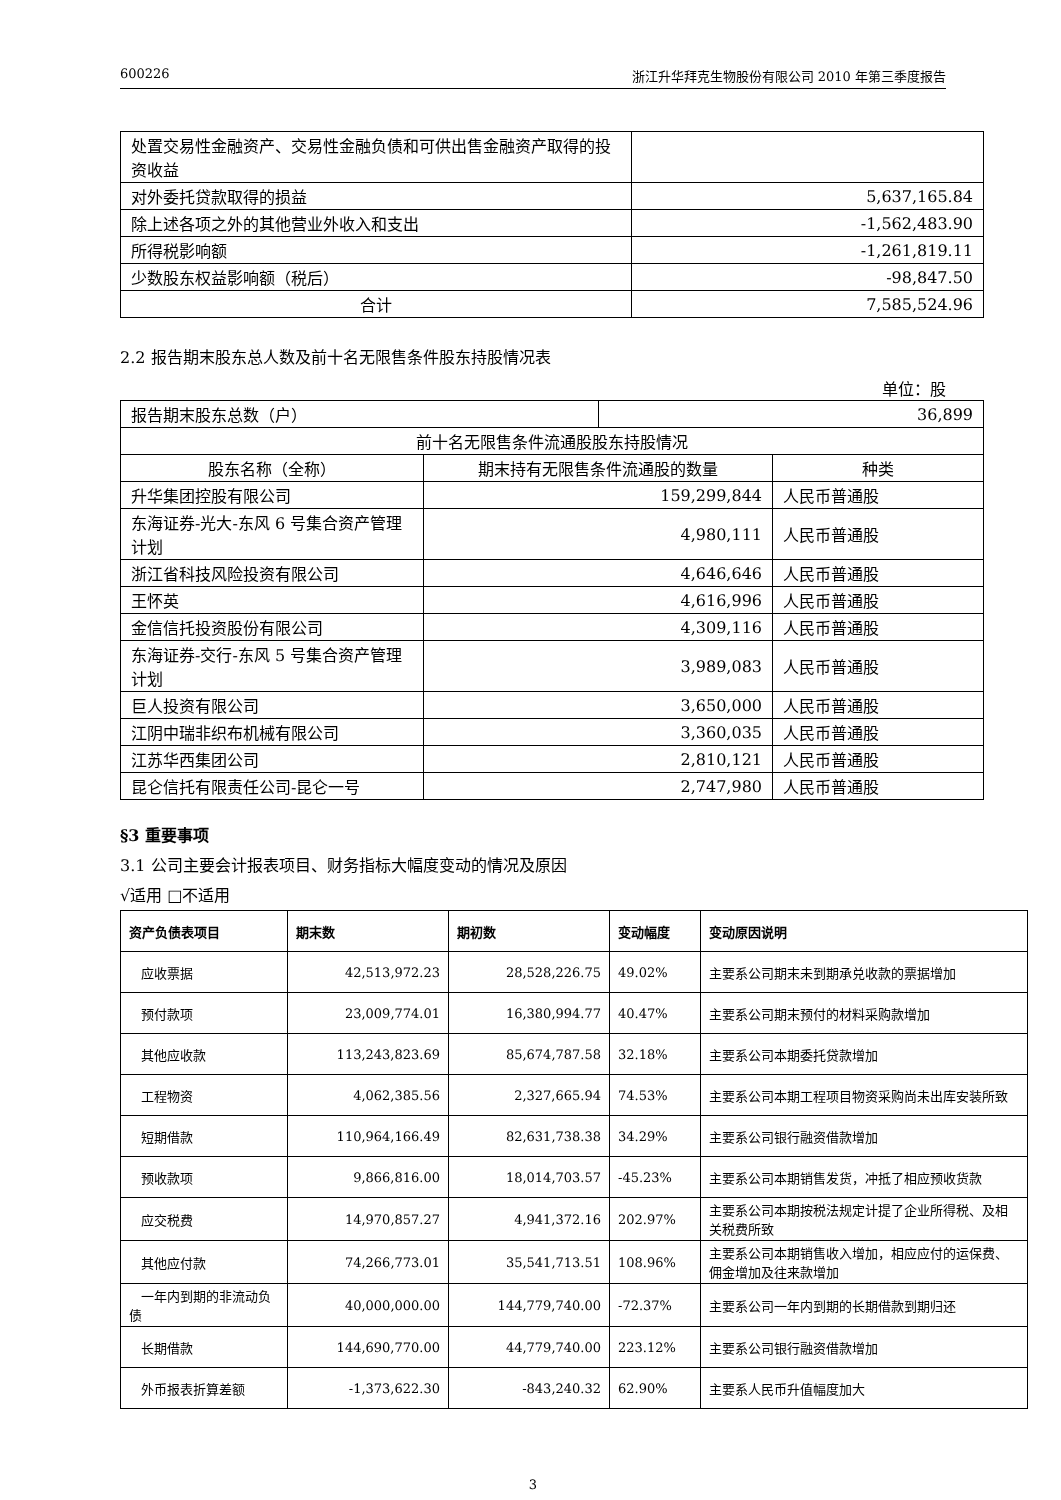600226 浙江升华拜克生物股份有限公司 2010 年第三季度报告
| 处置交易性金融资产、交易性金融负债和可供出售金融资产取得的投资收益 | |
| 对外委托贷款取得的损益 | 5,637,165.84 |
| 除上述各项之外的其他营业外收入和支出 | -1,562,483.90 |
| 所得税影响额 | -1,261,819.11 |
| 少数股东权益影响额（税后） | -98,847.50 |
| 合计 | 7,585,524.96 |
2.2 报告期末股东总人数及前十名无限售条件股东持股情况表
单位：股
| 报告期末股东总数（户） | | 36,899 | |
| 前十名无限售条件流通股股东持股情况 | | | |
| 股东名称（全称） | 期末持有无限售条件流通股的数量 | | 种类 |
| 升华集团控股有限公司 | 159,299,844 | | 人民币普通股 |
| 东海证券-光大-东风 6 号集合资产管理计划 | 4,980,111 | | 人民币普通股 |
| 浙江省科技风险投资有限公司 | 4,646,646 | | 人民币普通股 |
| 王怀英 | 4,616,996 | | 人民币普通股 |
| 金信信托投资股份有限公司 | 4,309,116 | | 人民币普通股 |
| 东海证券-交行-东风 5 号集合资产管理计划 | 3,989,083 | | 人民币普通股 |
| 巨人投资有限公司 | 3,650,000 | | 人民币普通股 |
| 江阴中瑞非织布机械有限公司 | 3,360,035 | | 人民币普通股 |
| 江苏华西集团公司 | 2,810,121 | | 人民币普通股 |
| 昆仑信托有限责任公司-昆仑一号 | 2,747,980 | | 人民币普通股 |
§3 重要事项
3.1 公司主要会计报表项目、财务指标大幅度变动的情况及原因
√适用 □不适用
| 资产负债表项目 | 期末数 | 期初数 | 变动幅度 | 变动原因说明 |
| --- | --- | --- | --- | --- |
| 应收票据 | 42,513,972.23 | 28,528,226.75 | 49.02% | 主要系公司期末未到期承兑收款的票据增加 |
| 预付款项 | 23,009,774.01 | 16,380,994.77 | 40.47% | 主要系公司期末预付的材料采购款增加 |
| 其他应收款 | 113,243,823.69 | 85,674,787.58 | 32.18% | 主要系公司本期委托贷款增加 |
| 工程物资 | 4,062,385.56 | 2,327,665.94 | 74.53% | 主要系公司本期工程项目物资采购尚未出库安装所致 |
| 短期借款 | 110,964,166.49 | 82,631,738.38 | 34.29% | 主要系公司银行融资借款增加 |
| 预收款项 | 9,866,816.00 | 18,014,703.57 | -45.23% | 主要系公司本期销售发货，冲抵了相应预收货款 |
| 应交税费 | 14,970,857.27 | 4,941,372.16 | 202.97% | 主要系公司本期按税法规定计提了企业所得税、及相关税费所致 |
| 其他应付款 | 74,266,773.01 | 35,541,713.51 | 108.96% | 主要系公司本期销售收入增加，相应应付的运保费、佣金增加及往来款增加 |
| 一年内到期的非流动负债 | 40,000,000.00 | 144,779,740.00 | -72.37% | 主要系公司一年内到期的长期借款到期归还 |
| 长期借款 | 144,690,770.00 | 44,779,740.00 | 223.12% | 主要系公司银行融资借款增加 |
| 外币报表折算差额 | -1,373,622.30 | -843,240.32 | 62.90% | 主要系人民币升值幅度加大 |
3